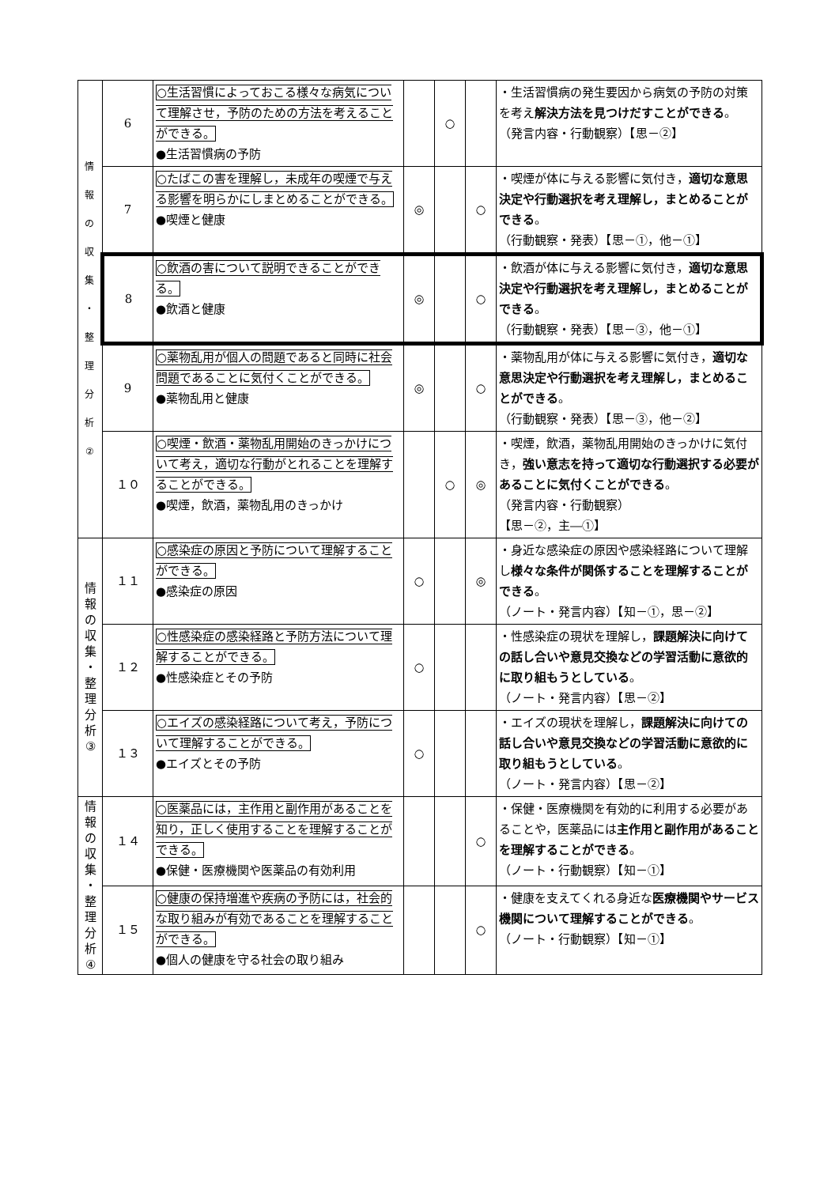| 情 報 の 収 集 ・ 整 理 分 析 ② | 6 | ○生活習慣によっておこる様々な病気について理解させ，予防のための方法を考えることができる。 ●生活習慣病の予防 | | ○ | | ・生活習慣病の発生要因から病気の予防の対策を考え 解決方法を見つけだすことができる 。 （発言内容・行動観察）【思－②】 |
| | 7 | ○たばこの害を理解し，未成年の喫煙で与える影響を明らかにしまとめることができる。 ●喫煙と健康 | ◎ | | ○ | ・喫煙が体に与える影響に気付き， 適切な意思決定や行動選択を考え理解し，まとめることができる 。 （行動観察・発表）【思－①，他－①】 |
| | 8 | ○飲酒の害について説明できることができる。 ●飲酒と健康 | ◎ | | ○ | ・飲酒が体に与える影響に気付き， 適切な意思決定や行動選択を考え理解し，まとめることができる 。 （行動観察・発表）【思－③，他－①】 |
| | 9 | ○薬物乱用が個人の問題であると同時に社会問題であることに気付くことができる。 ●薬物乱用と健康 | ◎ | | ○ | ・薬物乱用が体に与える影響に気付き， 適切な意思決定や行動選択を考え理解し，まとめることができる 。 （行動観察・発表）【思－③，他－②】 |
| | １０ | ○喫煙・飲酒・薬物乱用開始のきっかけについて考え，適切な行動がとれることを理解することができる。 ●喫煙，飲酒，薬物乱用のきっかけ | | ○ | ◎ | ・喫煙，飲酒，薬物乱用開始のきっかけに気付き， 強い意志を持って適切な行動選択する必要があることに気付くことができる 。 （発言内容・行動観察） 【思－②，主―①】 |
| 情 報 の 収 集 ・ 整 理 分 析 ③ | １１ | ○感染症の原因と予防について理解することができる。 ●感染症の原因 | ○ | | ◎ | ・身近な感染症の原因や感染経路について理解し 様々な条件が関係することを理解することができる 。 （ノート・発言内容）【知－①，思－②】 |
| | １２ | ○性感染症の感染経路と予防方法について理解することができる。 ●性感染症とその予防 | ○ | | | ・性感染症の現状を理解し， 課題解決に向けての話し合いや意見交換などの学習活動に意欲的に取り組もうとしている 。 （ノート・発言内容）【思－②】 |
| | １３ | ○エイズの感染経路について考え，予防について理解することができる。 ●エイズとその予防 | ○ | | | ・エイズの現状を理解し， 課題解決に向けての話し合いや意見交換などの学習活動に意欲的に取り組もうとしている 。 （ノート・発言内容）【思－②】 |
| 情 報 の 収 集 ・ 整 理 分 析 ④ | １４ | ○医薬品には，主作用と副作用があることを知り，正しく使用することを理解することができる。 ●保健・医療機関や医薬品の有効利用 | | | ○ | ・保健・医療機関を有効的に利用する必要があることや，医薬品には 主作用と副作用があることを理解することができる 。 （ノート・行動観察）【知－①】 |
| | １５ | ○健康の保持増進や疾病の予防には，社会的な取り組みが有効であることを理解することができる。 ●個人の健康を守る社会の取り組み | | | ○ | ・健康を支えてくれる身近な 医療機関やサービス機関について理解することができる 。 （ノート・行動観察）【知－①】 |